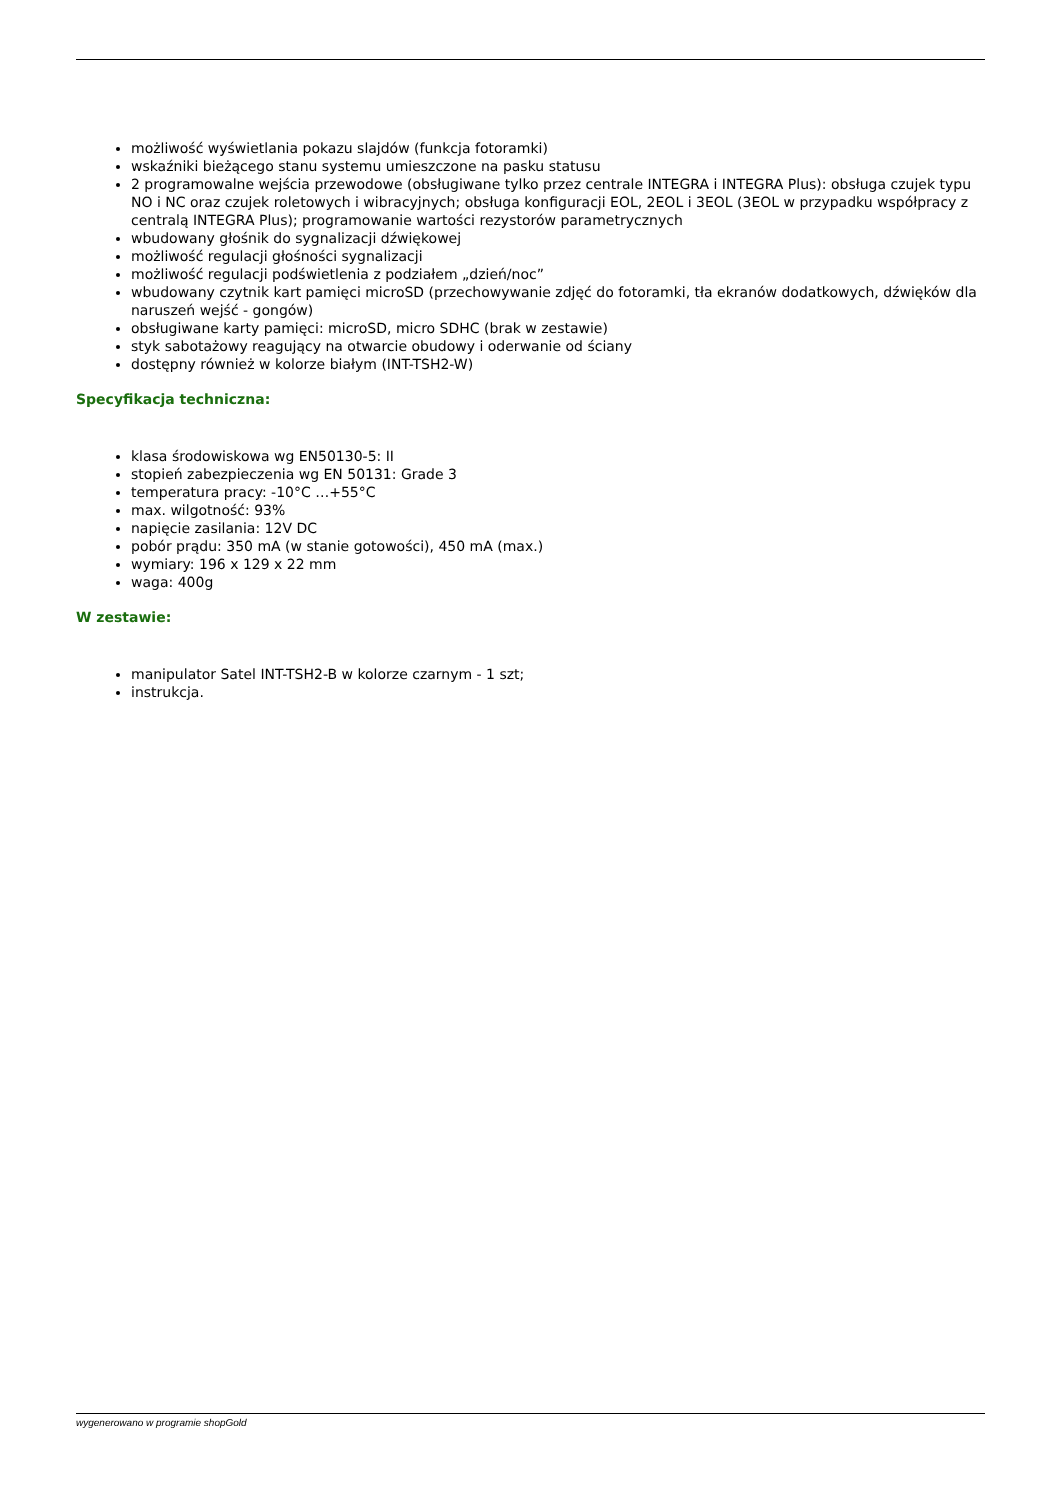możliwość wyświetlania pokazu slajdów (funkcja fotoramki)
wskaźniki bieżącego stanu systemu umieszczone na pasku statusu
2 programowalne wejścia przewodowe (obsługiwane tylko przez centrale INTEGRA i INTEGRA Plus): obsługa czujek typu NO i NC oraz czujek roletowych i wibracyjnych; obsługa konfiguracji EOL, 2EOL i 3EOL (3EOL w przypadku współpracy z centralą INTEGRA Plus); programowanie wartości rezystorów parametrycznych
wbudowany głośnik do sygnalizacji dźwiękowej
możliwość regulacji głośności sygnalizacji
możliwość regulacji podświetlenia z podziałem „dzień/noc”
wbudowany czytnik kart pamięci microSD (przechowywanie zdjęć do fotoramki, tła ekranów dodatkowych, dźwięków dla naruszeń wejść - gongów)
obsługiwane karty pamięci: microSD, micro SDHC (brak w zestawie)
styk sabotażowy reagujący na otwarcie obudowy i oderwanie od ściany
dostępny również w kolorze białym (INT-TSH2-W)
Specyfikacja techniczna:
klasa środowiskowa wg EN50130-5: II
stopień zabezpieczenia wg EN 50131: Grade 3
temperatura pracy: -10°C …+55°C
max. wilgotność: 93%
napięcie zasilania: 12V DC
pobór prądu: 350 mA (w stanie gotowości), 450 mA (max.)
wymiary: 196 x 129 x 22 mm
waga: 400g
W zestawie:
manipulator Satel INT-TSH2-B w kolorze czarnym - 1 szt;
instrukcja.
wygenerowano w programie shopGold